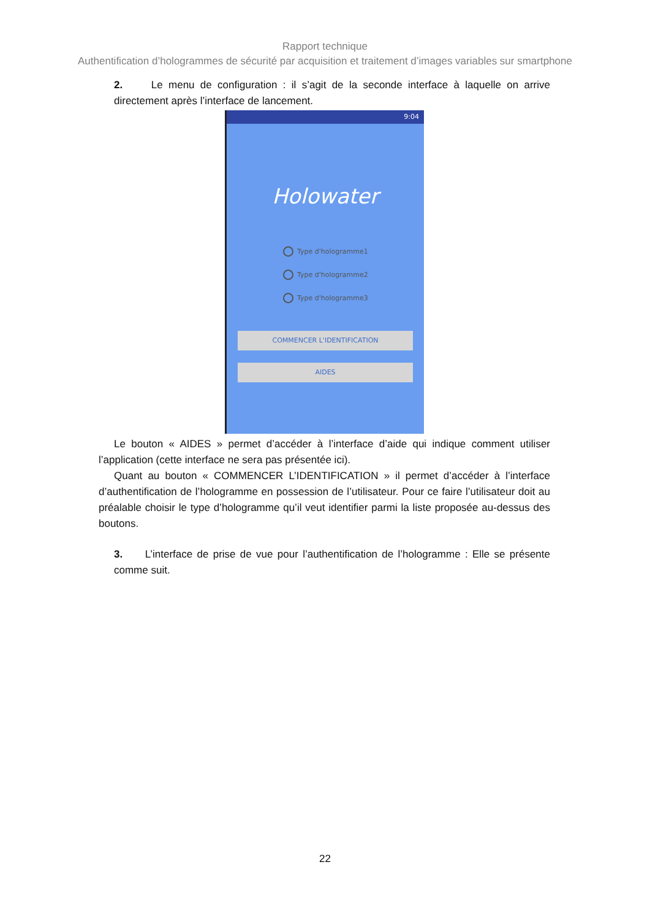Rapport technique
Authentification d’hologrammes de sécurité par acquisition et traitement d’images variables sur smartphone
2. Le menu de configuration : il s’agit de la seconde interface à laquelle on arrive directement après l’interface de lancement.
9:04
Holowater
Type d'hologramme1
Type d'hologramme2
Type d'hologramme3
COMMENCER L'IDENTIFICATION
AIDES
Le bouton « AIDES » permet d’accéder à l’interface d’aide qui indique comment utiliser l’application (cette interface ne sera pas présentée ici).
Quant au bouton « COMMENCER L’IDENTIFICATION » il permet d’accéder à l’interface d’authentification de l’hologramme en possession de l’utilisateur. Pour ce faire l’utilisateur doit au préalable choisir le type d’hologramme qu’il veut identifier parmi la liste proposée au-dessus des boutons.
3. L’interface de prise de vue pour l’authentification de l’hologramme : Elle se présente comme suit.
22